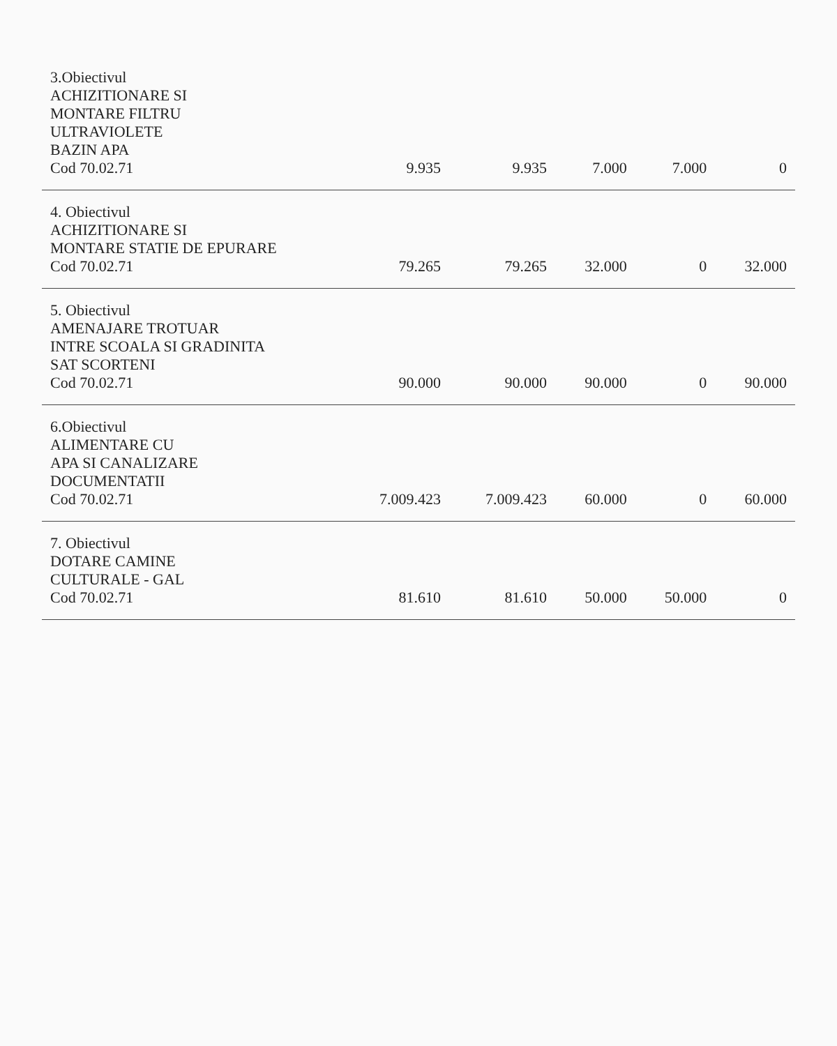| 3.Obiectivul ACHIZITIONARE SI MONTARE FILTRU ULTRAVIOLETE BAZIN APA Cod 70.02.71 | 9.935 | 9.935 | 7.000 | 7.000 | 0 |
| 4. Obiectivul ACHIZITIONARE SI MONTARE STATIE DE EPURARE Cod 70.02.71 | 79.265 | 79.265 | 32.000 | 0 | 32.000 |
| 5. Obiectivul AMENAJARE TROTUAR INTRE SCOALA SI GRADINITA SAT SCORTENI Cod 70.02.71 | 90.000 | 90.000 | 90.000 | 0 | 90.000 |
| 6.Obiectivul ALIMENTARE CU APA SI CANALIZARE DOCUMENTATII Cod 70.02.71 | 7.009.423 | 7.009.423 | 60.000 | 0 | 60.000 |
| 7. Obiectivul DOTARE CAMINE CULTURALE - GAL Cod 70.02.71 | 81.610 | 81.610 | 50.000 | 50.000 | 0 |